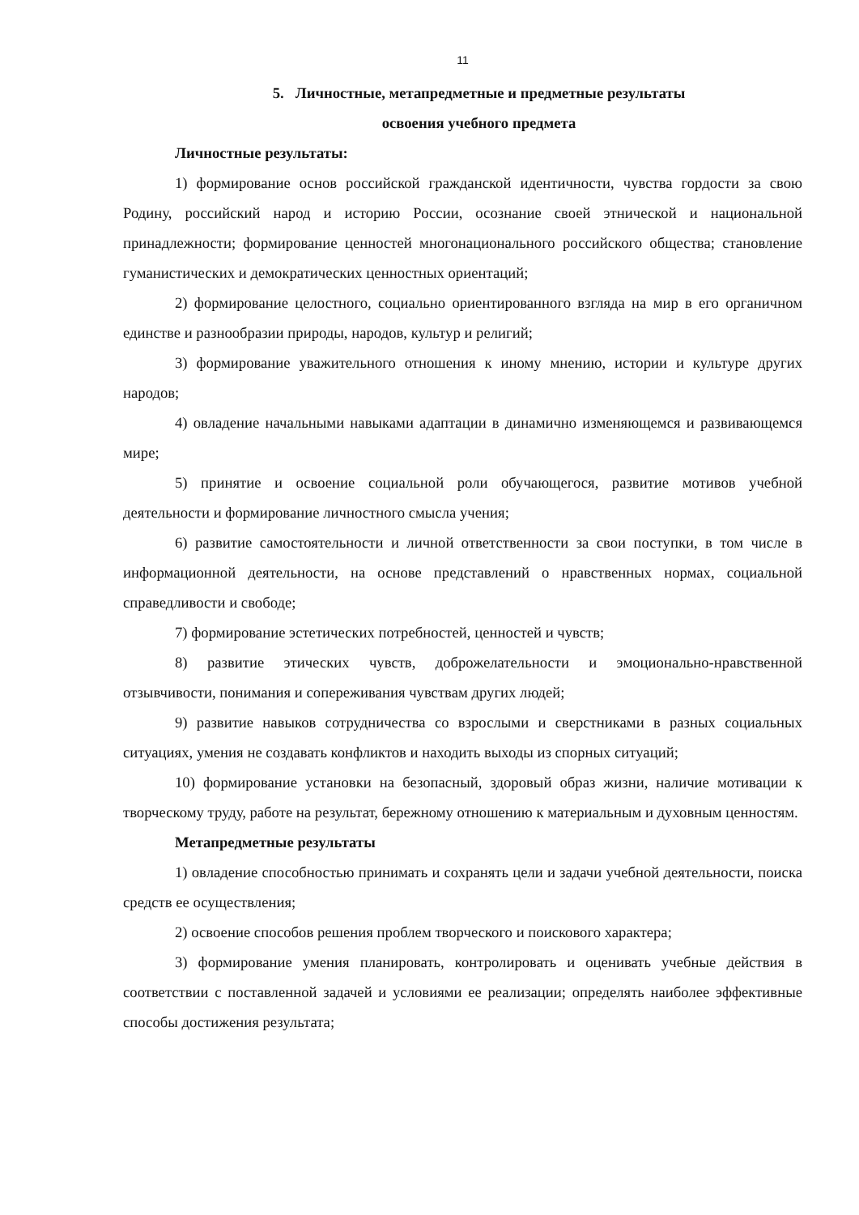11
5. Личностные, метапредметные и предметные результаты
освоения учебного предмета
Личностные результаты:
1) формирование основ российской гражданской идентичности, чувства гордости за свою Родину, российский народ и историю России, осознание своей этнической и национальной принадлежности; формирование ценностей многонационального российского общества; становление гуманистических и демократических ценностных ориентаций;
2) формирование целостного, социально ориентированного взгляда на мир в его органичном единстве и разнообразии природы, народов, культур и религий;
3) формирование уважительного отношения к иному мнению, истории и культуре других народов;
4) овладение начальными навыками адаптации в динамично изменяющемся и развивающемся мире;
5) принятие и освоение социальной роли обучающегося, развитие мотивов учебной деятельности и формирование личностного смысла учения;
6) развитие самостоятельности и личной ответственности за свои поступки, в том числе в информационной деятельности, на основе представлений о нравственных нормах, социальной справедливости и свободе;
7) формирование эстетических потребностей, ценностей и чувств;
8) развитие этических чувств, доброжелательности и эмоционально-нравственной отзывчивости, понимания и сопереживания чувствам других людей;
9) развитие навыков сотрудничества со взрослыми и сверстниками в разных социальных ситуациях, умения не создавать конфликтов и находить выходы из спорных ситуаций;
10) формирование установки на безопасный, здоровый образ жизни, наличие мотивации к творческому труду, работе на результат, бережному отношению к материальным и духовным ценностям.
Метапредметные результаты
1) овладение способностью принимать и сохранять цели и задачи учебной деятельности, поиска средств ее осуществления;
2) освоение способов решения проблем творческого и поискового характера;
3) формирование умения планировать, контролировать и оценивать учебные действия в соответствии с поставленной задачей и условиями ее реализации; определять наиболее эффективные способы достижения результата;